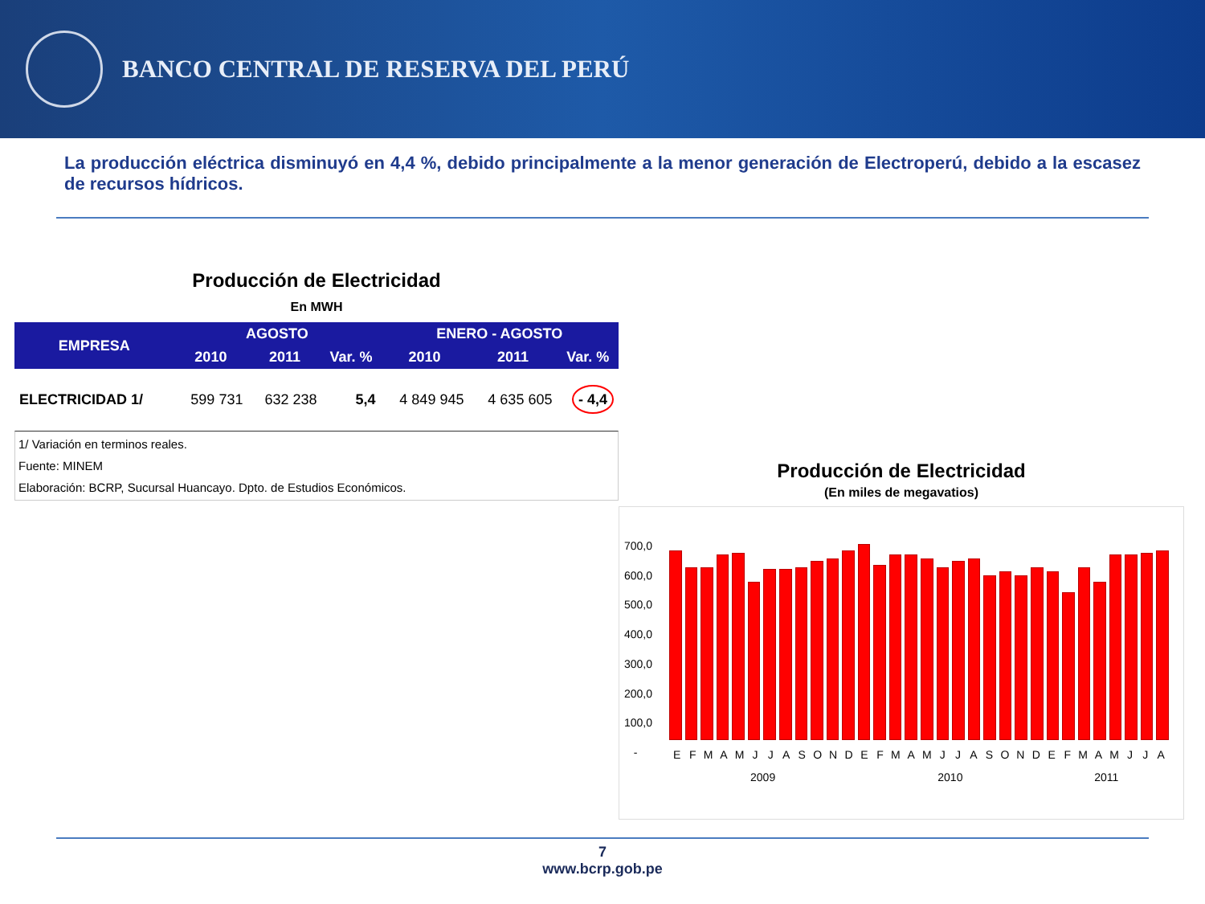BANCO CENTRAL DE RESERVA DEL PERÚ
La producción eléctrica disminuyó en 4,4 %, debido principalmente a la menor generación de Electroperú, debido a la escasez de recursos hídricos.
Producción de Electricidad
En MWH
| EMPRESA | AGOSTO | | | ENERO - AGOSTO | | |
| --- | --- | --- | --- | --- | --- | --- |
| | 2010 | 2011 | Var. % | 2010 | 2011 | Var. % |
| ELECTRICIDAD 1/ | 599 731 | 632 238 | 5,4 | 4 849 945 | 4 635 605 | - 4,4 |
1/ Variación en terminos reales.
Fuente: MINEM
Elaboración: BCRP, Sucursal Huancayo. Dpto. de Estudios Económicos.
Producción de Electricidad
(En miles de megavatios)
700,0
600,0
500,0
400,0
300,0
200,0
100,0
-
E F M A M J J A S O N D E F M A M J J A S O N D E F M A M J J A
2009 2010 2011
7
www.bcrp.gob.pe